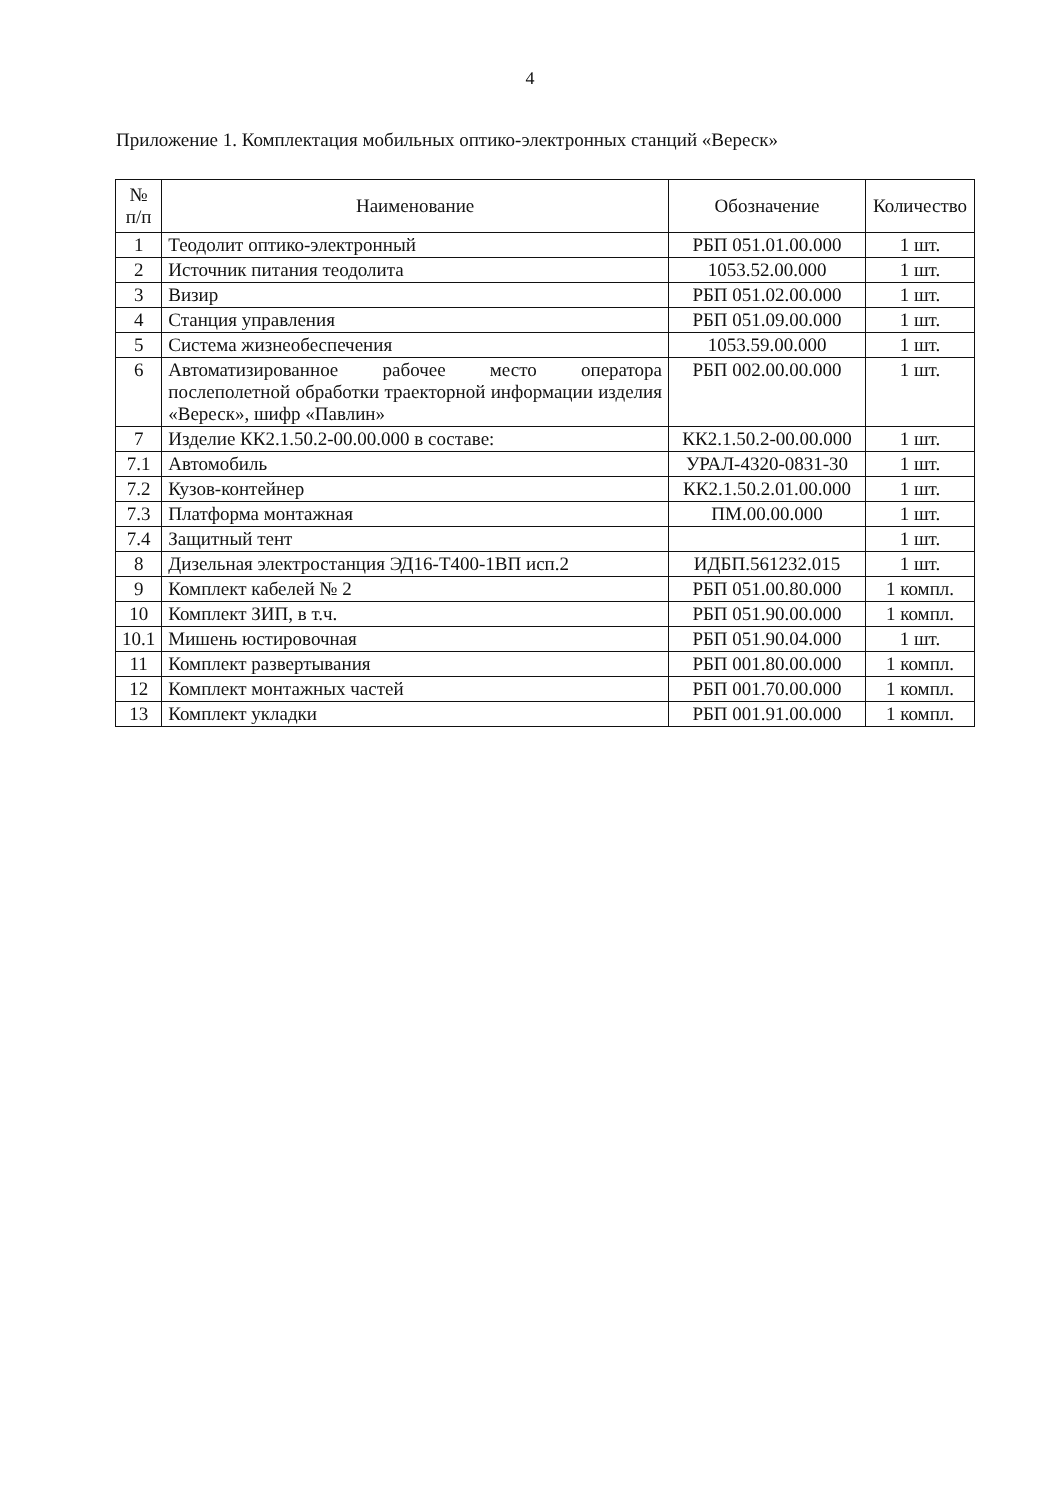4
Приложение 1. Комплектация мобильных оптико-электронных станций «Вереск»
| № п/п | Наименование | Обозначение | Количество |
| --- | --- | --- | --- |
| 1 | Теодолит оптико-электронный | РБП 051.01.00.000 | 1 шт. |
| 2 | Источник питания теодолита | 1053.52.00.000 | 1 шт. |
| 3 | Визир | РБП 051.02.00.000 | 1 шт. |
| 4 | Станция управления | РБП 051.09.00.000 | 1 шт. |
| 5 | Система жизнеобеспечения | 1053.59.00.000 | 1 шт. |
| 6 | Автоматизированное рабочее место оператора послеполетной обработки траекторной информации изделия «Вереск», шифр «Павлин» | РБП 002.00.00.000 | 1 шт. |
| 7 | Изделие КК2.1.50.2-00.00.000 в составе: | КК2.1.50.2-00.00.000 | 1 шт. |
| 7.1 | Автомобиль | УРАЛ-4320-0831-30 | 1 шт. |
| 7.2 | Кузов-контейнер | КК2.1.50.2.01.00.000 | 1 шт. |
| 7.3 | Платформа монтажная | ПМ.00.00.000 | 1 шт. |
| 7.4 | Защитный тент | | 1 шт. |
| 8 | Дизельная электростанция ЭД16-Т400-1ВП исп.2 | ИДБП.561232.015 | 1 шт. |
| 9 | Комплект кабелей № 2 | РБП 051.00.80.000 | 1 компл. |
| 10 | Комплект ЗИП, в т.ч. | РБП 051.90.00.000 | 1 компл. |
| 10.1 | Мишень юстировочная | РБП 051.90.04.000 | 1 шт. |
| 11 | Комплект развертывания | РБП 001.80.00.000 | 1 компл. |
| 12 | Комплект монтажных частей | РБП 001.70.00.000 | 1 компл. |
| 13 | Комплект укладки | РБП 001.91.00.000 | 1 компл. |